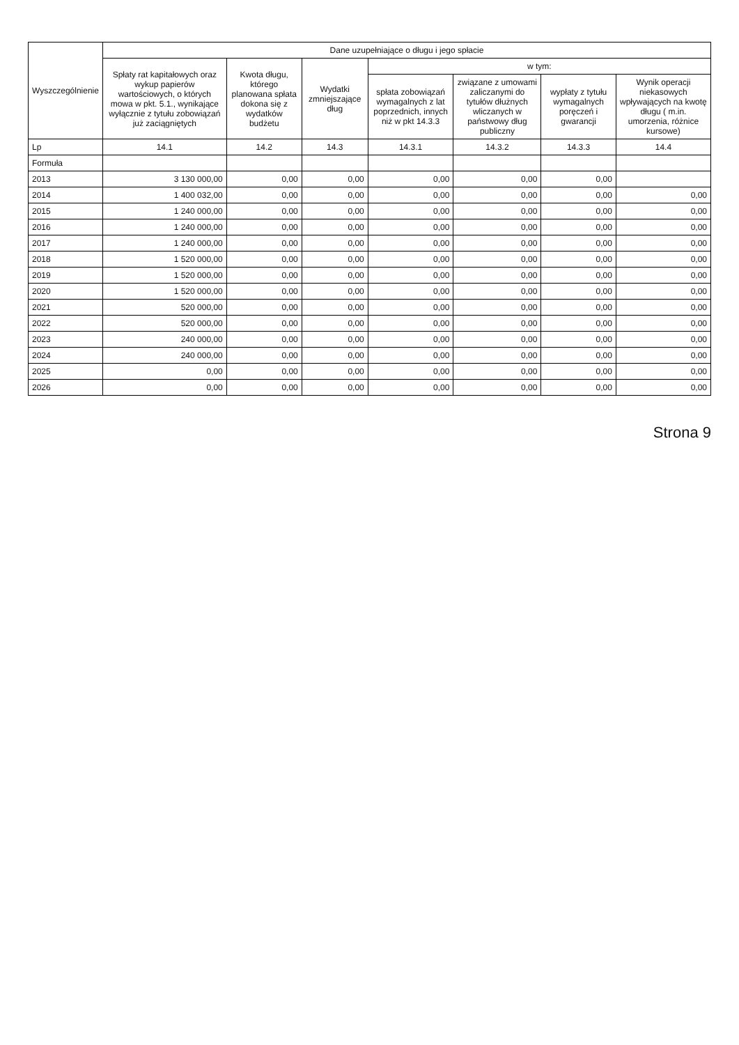| Wyszczególnienie | Dane uzupełniające o długu i jego spłacie | | | | | | |
| --- | --- | --- | --- | --- | --- | --- | --- |
| | Spłaty rat kapitałowych oraz wykup papierów wartościowych, o których mowa w pkt. 5.1., wynikające wyłącznie z tytułu zobowiązań już zaciągniętych | Kwota długu, którego planowana spłata dokona się z wydatków budżetu | Wydatki zmniejszające dług | w tym: | | | |
| | | | | spłata zobowiązań wymagalnych z lat poprzednich, innych niż w pkt 14.3.3 | związane z umowami zaliczanymi do tytułów dłużnych wliczanych w państwowy dług publiczny | wypłaty z tytułu wymagalnych poręczeń i gwarancji | Wynik operacji niekasowych wpływających na kwotę długu ( m.in. umorzenia, różnice kursowe) |
| Lp | 14.1 | 14.2 | 14.3 | 14.3.1 | 14.3.2 | 14.3.3 | 14.4 |
| Formuła | | | | | | | |
| 2013 | 3 130 000,00 | 0,00 | 0,00 | 0,00 | 0,00 | 0,00 | |
| 2014 | 1 400 032,00 | 0,00 | 0,00 | 0,00 | 0,00 | 0,00 | 0,00 |
| 2015 | 1 240 000,00 | 0,00 | 0,00 | 0,00 | 0,00 | 0,00 | 0,00 |
| 2016 | 1 240 000,00 | 0,00 | 0,00 | 0,00 | 0,00 | 0,00 | 0,00 |
| 2017 | 1 240 000,00 | 0,00 | 0,00 | 0,00 | 0,00 | 0,00 | 0,00 |
| 2018 | 1 520 000,00 | 0,00 | 0,00 | 0,00 | 0,00 | 0,00 | 0,00 |
| 2019 | 1 520 000,00 | 0,00 | 0,00 | 0,00 | 0,00 | 0,00 | 0,00 |
| 2020 | 1 520 000,00 | 0,00 | 0,00 | 0,00 | 0,00 | 0,00 | 0,00 |
| 2021 | 520 000,00 | 0,00 | 0,00 | 0,00 | 0,00 | 0,00 | 0,00 |
| 2022 | 520 000,00 | 0,00 | 0,00 | 0,00 | 0,00 | 0,00 | 0,00 |
| 2023 | 240 000,00 | 0,00 | 0,00 | 0,00 | 0,00 | 0,00 | 0,00 |
| 2024 | 240 000,00 | 0,00 | 0,00 | 0,00 | 0,00 | 0,00 | 0,00 |
| 2025 | 0,00 | 0,00 | 0,00 | 0,00 | 0,00 | 0,00 | 0,00 |
| 2026 | 0,00 | 0,00 | 0,00 | 0,00 | 0,00 | 0,00 | 0,00 |
Strona 9